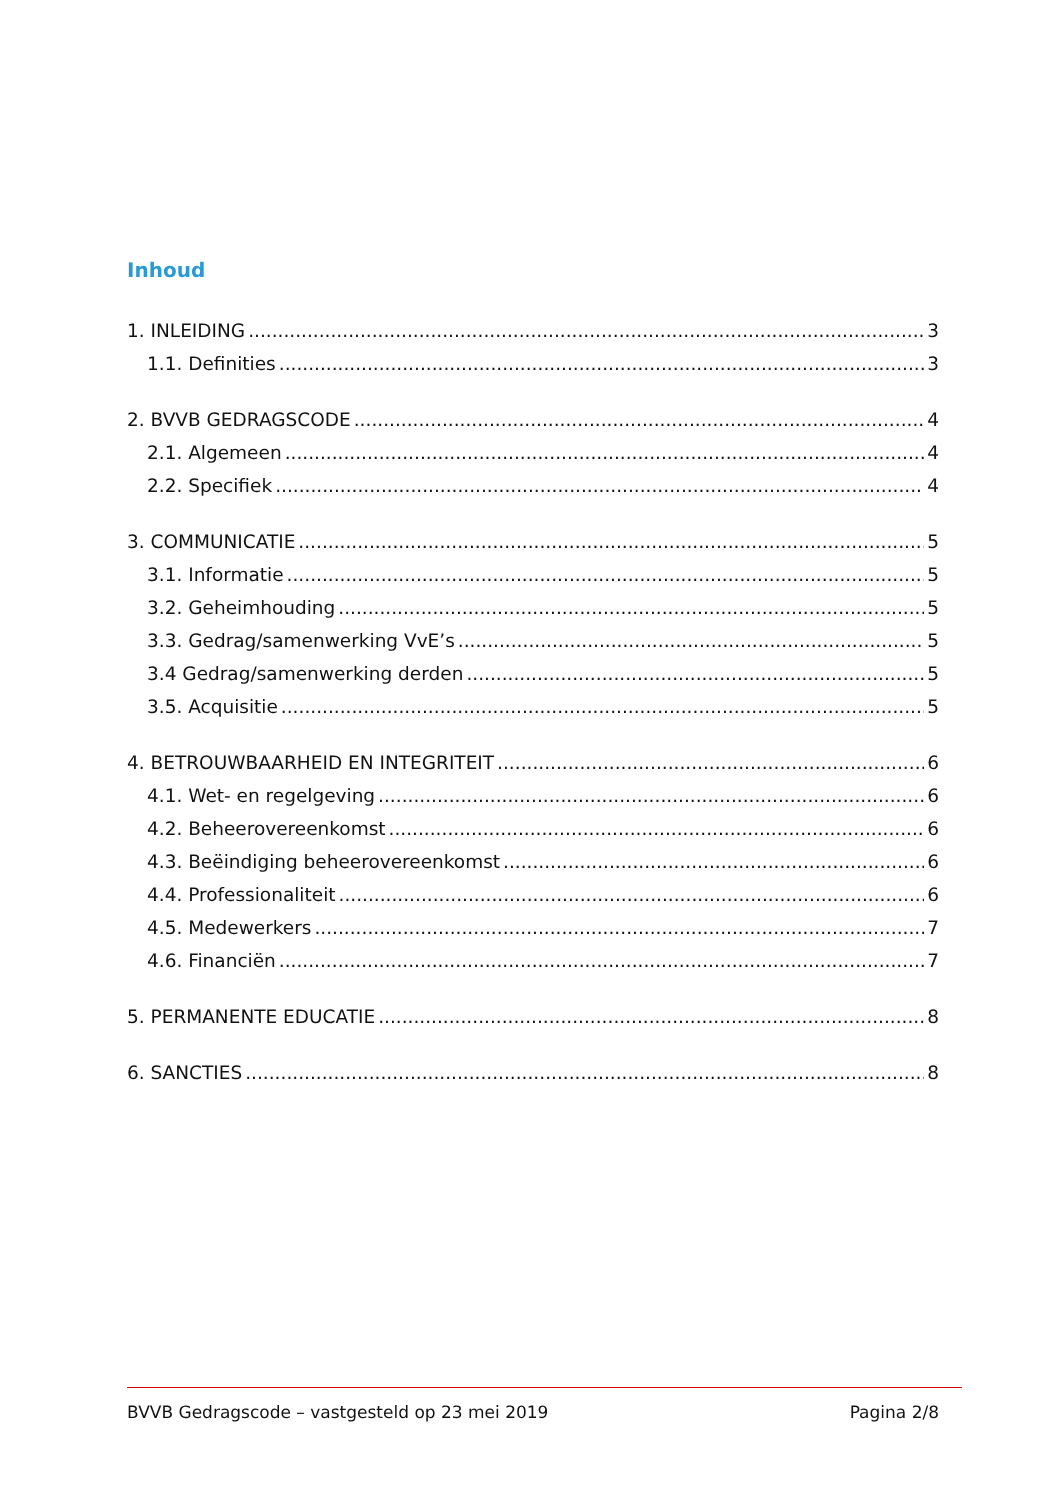Inhoud
1. INLEIDING 3
1.1. Definities 3
2. BVVB GEDRAGSCODE 4
2.1. Algemeen 4
2.2. Specifiek 4
3. COMMUNICATIE 5
3.1. Informatie 5
3.2. Geheimhouding 5
3.3. Gedrag/samenwerking VvE’s 5
3.4 Gedrag/samenwerking derden 5
3.5. Acquisitie 5
4. BETROUWBAARHEID EN INTEGRITEIT 6
4.1. Wet- en regelgeving 6
4.2. Beheerovereenkomst 6
4.3. Beëindiging beheerovereenkomst 6
4.4. Professionaliteit 6
4.5. Medewerkers 7
4.6. Financiën 7
5. PERMANENTE EDUCATIE 8
6. SANCTIES 8
BVVB Gedragscode – vastgesteld op 23 mei 2019 Pagina 2/8